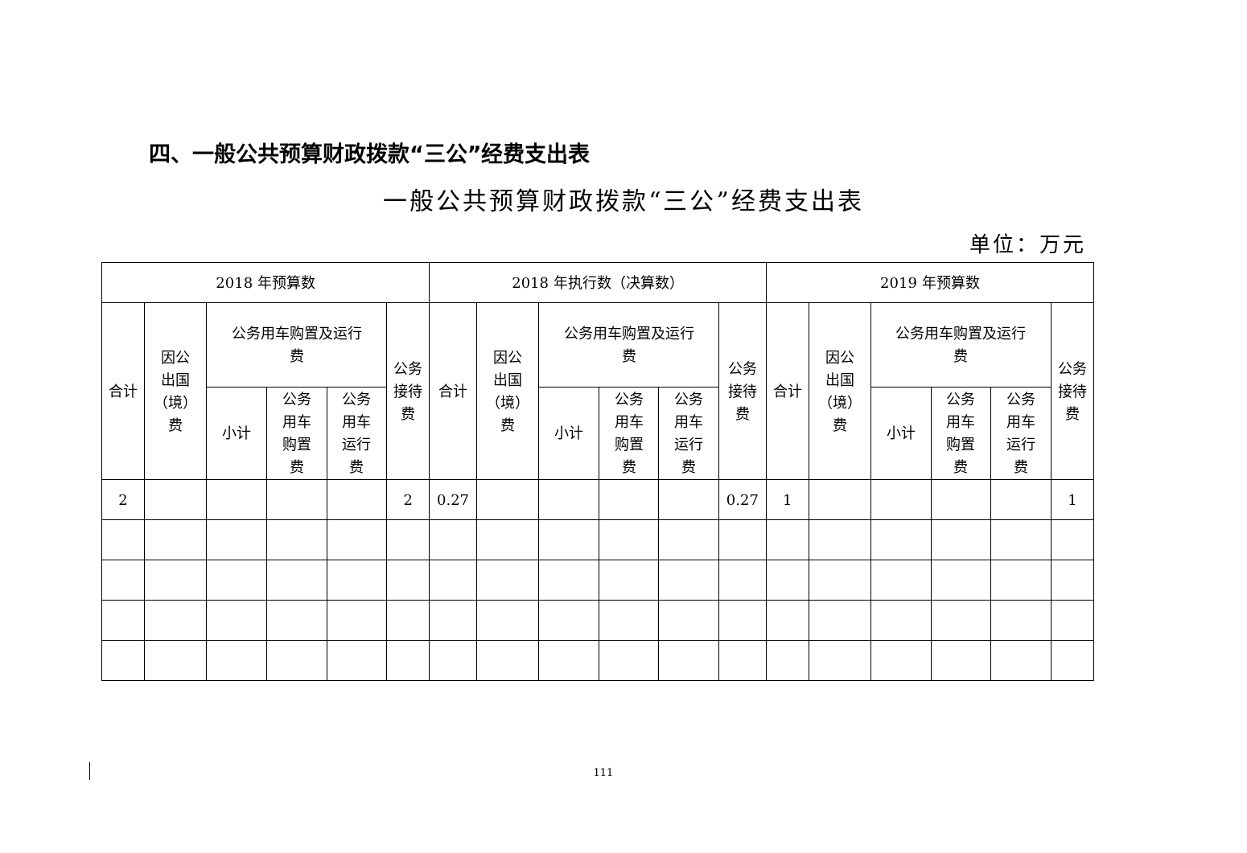四、一般公共预算财政拨款“三公”经费支出表
一般公共预算财政拨款“三公”经费支出表
单位：万元
| 2018 年预算数 | | | | | | 2018 年执行数（决算数） | | | | | | 2019 年预算数 | | | | | |
| --- | --- | --- | --- | --- | --- | --- | --- | --- | --- | --- | --- | --- | --- | --- | --- | --- | --- |
| 合计 | 因公 出国 （境） 费 | 公务用车购置及运行 费 | | | 公务 接待 费 | 合计 | 因公 出国 （境） 费 | 公务用车购置及运行 费 | | | 公务 接待 费 | 合计 | 因公 出国 （境） 费 | 公务用车购置及运行 费 | | | 公务 接待 费 |
| | | 小计 | 公务 用车 购置 费 | 公务 用车 运行 费 | | | | 小计 | 公务 用车 购置 费 | 公务 用车 运行 费 | | | | 小计 | 公务 用车 购置 费 | 公务 用车 运行 费 | |
| 2 | | | | | 2 | 0.27 | | | | | 0.27 | 1 | | | | | 1 |
111